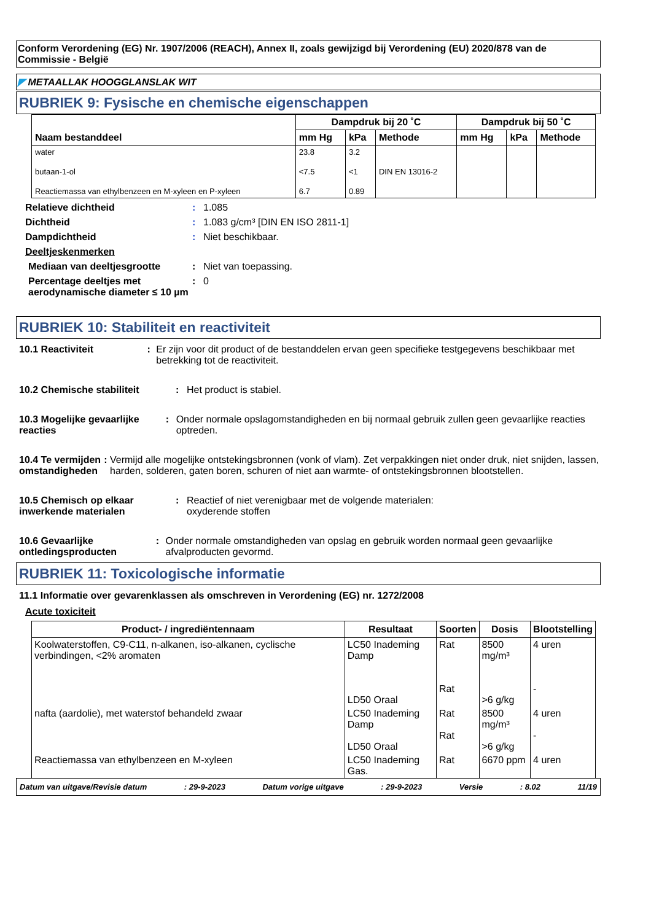Conform Verordening (EG) Nr. 1907/2006 (REACH), Annex II, zoals gewijzigd bij Verordening (EU) 2020/878 van de Commissie - België
◤ METAALLAK HOOGGLANSLAK WIT
RUBRIEK 9: Fysische en chemische eigenschappen
| Naam bestanddeel | Dampdruk bij 20 ˚C | | | Dampdruk bij 50 ˚C | | |
| --- | --- | --- | --- | --- | --- | --- |
| | mm Hg | kPa | Methode | mm Hg | kPa | Methode |
| water | 23.8 | 3.2 | | | | |
| butaan-1-ol | <7.5 | <1 | DIN EN 13016-2 | | | |
| Reactiemassa van ethylbenzeen en M-xyleen en P-xyleen | 6.7 | 0.89 | | | | |
Relatieve dichtheid: 1.085
Dichtheid: 1.083 g/cm³ [DIN EN ISO 2811-1]
Dampdichtheid: Niet beschikbaar.
Deeltjeskenmerken
Mediaan van deeltjesgrootte: Niet van toepassing.
Percentage deeltjes met aerodynamische diameter ≤ 10 µm: 0
RUBRIEK 10: Stabiliteit en reactiviteit
10.1 Reactiviteit: Er zijn voor dit product of de bestanddelen ervan geen specifieke testgegevens beschikbaar met betrekking tot de reactiviteit.
10.2 Chemische stabiliteit: Het product is stabiel.
10.3 Mogelijke gevaarlijke reacties: Onder normale opslagomstandigheden en bij normaal gebruik zullen geen gevaarlijke reacties optreden.
10.4 Te vermijden omstandigheden: Vermijd alle mogelijke ontstekingsbronnen (vonk of vlam). Zet verpakkingen niet onder druk, niet snijden, lassen, harden, solderen, gaten boren, schuren of niet aan warmte- of ontstekingsbronnen blootstellen.
10.5 Chemisch op elkaar inwerkende materialen: Reactief of niet verenigbaar met de volgende materialen:
oxyderende stoffen
10.6 Gevaarlijke ontledingsproducten: Onder normale omstandigheden van opslag en gebruik worden normaal geen gevaarlijke afvalproducten gevormd.
RUBRIEK 11: Toxicologische informatie
11.1 Informatie over gevarenklassen als omschreven in Verordening (EG) nr. 1272/2008
Acute toxiciteit
| Product- / ingrediëntennaam | Resultaat | Soorten | Dosis | Blootstelling |
| --- | --- | --- | --- | --- |
| Koolwaterstoffen, C9-C11, n-alkanen, iso-alkanen, cyclische verbindingen, <2% aromaten | LC50 Inademing Damp LD50 Oraal | Rat Rat | 8500 mg/m³ >6 g/kg | 4 uren - |
| nafta (aardolie), met waterstof behandeld zwaar | LC50 Inademing Damp LD50 Oraal | Rat Rat | 8500 mg/m³ >6 g/kg | 4 uren - |
| Reactiemassa van ethylbenzeen en M-xyleen | LC50 Inademing Gas. | Rat | 6670 ppm | 4 uren |
Datum van uitgave/Revisie datum: 29-9-2023 Datum vorige uitgave: 29-9-2023 Versie: 8.02 11/19